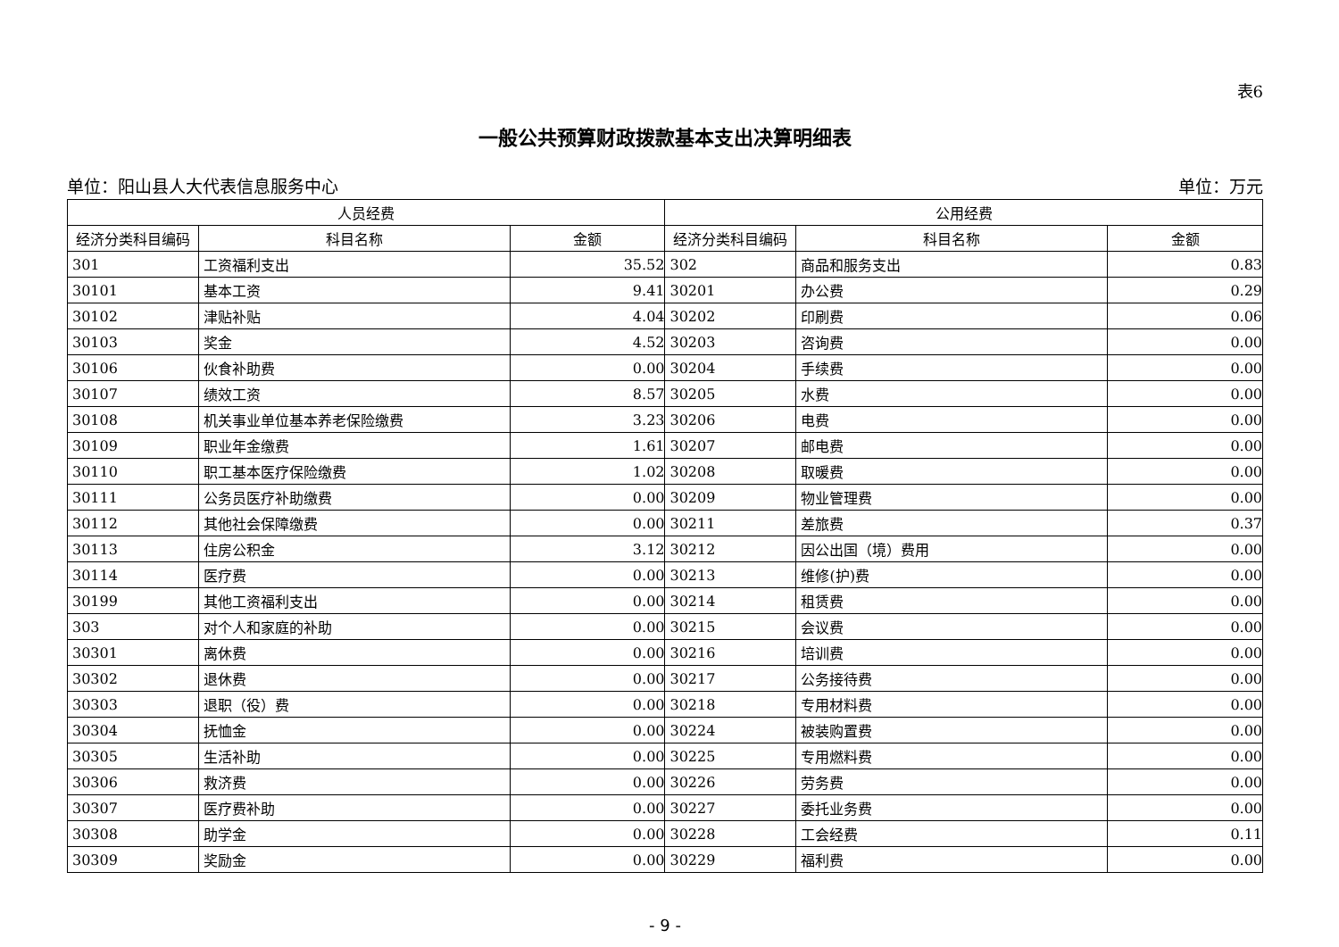表6
一般公共预算财政拨款基本支出决算明细表
单位：阳山县人大代表信息服务中心 单位：万元
| 人员经费 | | | 公用经费 | | |
| --- | --- | --- | --- | --- | --- |
| 经济分类科目编码 | 科目名称 | 金额 | 经济分类科目编码 | 科目名称 | 金额 |
| 301 | 工资福利支出 | 35.52 | 302 | 商品和服务支出 | 0.83 |
| 30101 | 基本工资 | 9.41 | 30201 | 办公费 | 0.29 |
| 30102 | 津贴补贴 | 4.04 | 30202 | 印刷费 | 0.06 |
| 30103 | 奖金 | 4.52 | 30203 | 咨询费 | 0.00 |
| 30106 | 伙食补助费 | 0.00 | 30204 | 手续费 | 0.00 |
| 30107 | 绩效工资 | 8.57 | 30205 | 水费 | 0.00 |
| 30108 | 机关事业单位基本养老保险缴费 | 3.23 | 30206 | 电费 | 0.00 |
| 30109 | 职业年金缴费 | 1.61 | 30207 | 邮电费 | 0.00 |
| 30110 | 职工基本医疗保险缴费 | 1.02 | 30208 | 取暖费 | 0.00 |
| 30111 | 公务员医疗补助缴费 | 0.00 | 30209 | 物业管理费 | 0.00 |
| 30112 | 其他社会保障缴费 | 0.00 | 30211 | 差旅费 | 0.37 |
| 30113 | 住房公积金 | 3.12 | 30212 | 因公出国（境）费用 | 0.00 |
| 30114 | 医疗费 | 0.00 | 30213 | 维修(护)费 | 0.00 |
| 30199 | 其他工资福利支出 | 0.00 | 30214 | 租赁费 | 0.00 |
| 303 | 对个人和家庭的补助 | 0.00 | 30215 | 会议费 | 0.00 |
| 30301 | 离休费 | 0.00 | 30216 | 培训费 | 0.00 |
| 30302 | 退休费 | 0.00 | 30217 | 公务接待费 | 0.00 |
| 30303 | 退职（役）费 | 0.00 | 30218 | 专用材料费 | 0.00 |
| 30304 | 抚恤金 | 0.00 | 30224 | 被装购置费 | 0.00 |
| 30305 | 生活补助 | 0.00 | 30225 | 专用燃料费 | 0.00 |
| 30306 | 救济费 | 0.00 | 30226 | 劳务费 | 0.00 |
| 30307 | 医疗费补助 | 0.00 | 30227 | 委托业务费 | 0.00 |
| 30308 | 助学金 | 0.00 | 30228 | 工会经费 | 0.11 |
| 30309 | 奖励金 | 0.00 | 30229 | 福利费 | 0.00 |
- 9 -